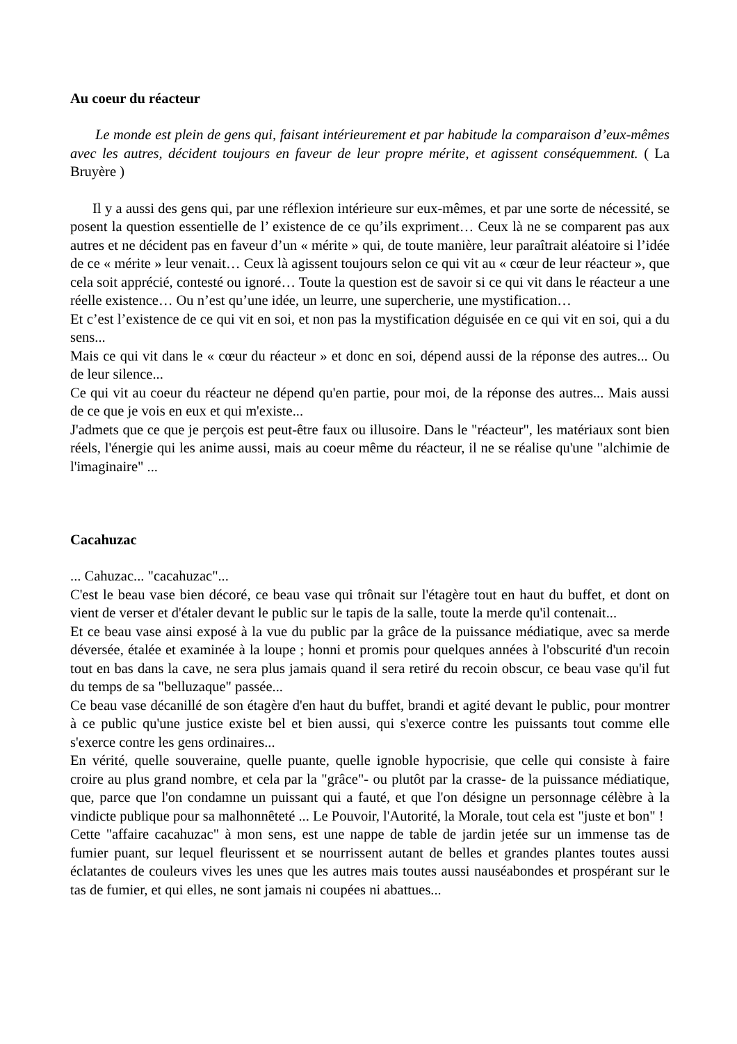Au coeur du réacteur
Le monde est plein de gens qui, faisant intérieurement et par habitude la comparaison d’eux-mêmes avec les autres, décident toujours en faveur de leur propre mérite, et agissent conséquemment. ( La Bruyère )
Il y a aussi des gens qui, par une réflexion intérieure sur eux-mêmes, et par une sorte de nécessité, se posent la question essentielle de l’ existence de ce qu’ils expriment… Ceux là ne se comparent pas aux autres et ne décident pas en faveur d’un « mérite » qui, de toute manière, leur paraîtrait aléatoire si l’idée de ce « mérite » leur venait… Ceux là agissent toujours selon ce qui vit au « cœur de leur réacteur », que cela soit apprécié, contesté ou ignoré… Toute la question est de savoir si ce qui vit dans le réacteur a une réelle existence… Ou n’est qu’une idée, un leurre, une supercherie, une mystification…
Et c’est l’existence de ce qui vit en soi, et non pas la mystification déguisée en ce qui vit en soi, qui a du sens...
Mais ce qui vit dans le « cœur du réacteur » et donc en soi, dépend aussi de la réponse des autres... Ou de leur silence...
Ce qui vit au coeur du réacteur ne dépend qu'en partie, pour moi, de la réponse des autres... Mais aussi de ce que je vois en eux et qui m'existe...
J'admets que ce que je perçois est peut-être faux ou illusoire. Dans le "réacteur", les matériaux sont bien réels, l'énergie qui les anime aussi, mais au coeur même du réacteur, il ne se réalise qu'une "alchimie de l'imaginaire" ...
Cacahuzac
... Cahuzac... "cacahuzac"...
C'est le beau vase bien décoré, ce beau vase qui trônait sur l'étagère tout en haut du buffet, et dont on vient de verser et d'étaler devant le public sur le tapis de la salle, toute la merde qu'il contenait...
Et ce beau vase ainsi exposé à la vue du public par la grâce de la puissance médiatique, avec sa merde déversée, étalée et examinée à la loupe ; honni et promis pour quelques années à l'obscurité d'un recoin tout en bas dans la cave, ne sera plus jamais quand il sera retiré du recoin obscur, ce beau vase qu'il fut du temps de sa "belluzaque" passée...
Ce beau vase décanillé de son étagère d'en haut du buffet, brandi et agité devant le public, pour montrer à ce public qu'une justice existe bel et bien aussi, qui s'exerce contre les puissants tout comme elle s'exerce contre les gens ordinaires...
En vérité, quelle souveraine, quelle puante, quelle ignoble hypocrisie, que celle qui consiste à faire croire au plus grand nombre, et cela par la "grâce"- ou plutôt par la crasse- de la puissance médiatique, que, parce que l'on condamne un puissant qui a fauté, et que l'on désigne un personnage célèbre à la vindicte publique pour sa malhonnêteté ... Le Pouvoir, l'Autorité, la Morale, tout cela est "juste et bon" !
Cette "affaire cacahuzac" à mon sens, est une nappe de table de jardin jetée sur un immense tas de fumier puant, sur lequel fleurissent et se nourrissent autant de belles et grandes plantes toutes aussi éclatantes de couleurs vives les unes que les autres mais toutes aussi nauséabondes et prospérant sur le tas de fumier, et qui elles, ne sont jamais ni coupées ni abattues...